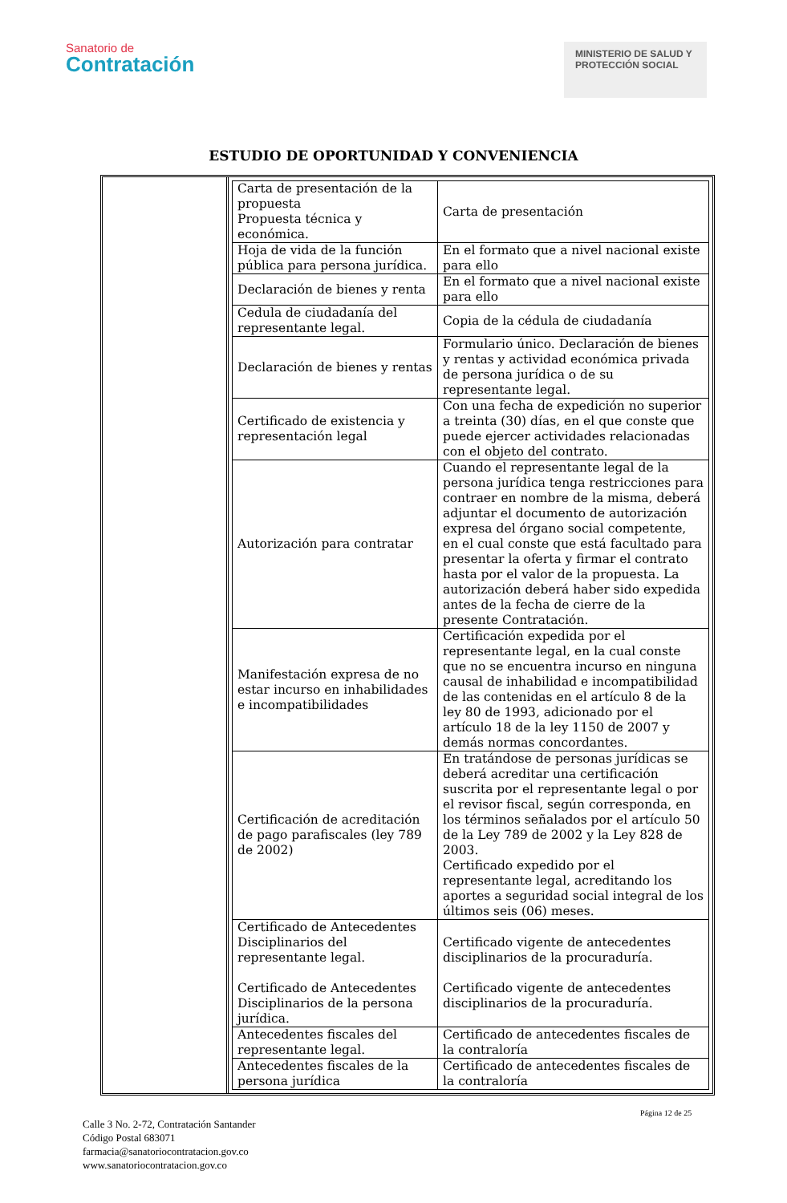Sanatorio de
Contratación
MINISTERIO DE SALUD Y PROTECCIÓN SOCIAL
ESTUDIO DE OPORTUNIDAD Y CONVENIENCIA
| Carta de presentación de la propuesta Propuesta técnica y económica. | Carta de presentación |
| Hoja de vida de la función pública para persona jurídica. | En el formato que a nivel nacional existe para ello |
| Declaración de bienes y renta | En el formato que a nivel nacional existe para ello |
| Cedula de ciudadanía del representante legal. | Copia de la cédula de ciudadanía |
| Declaración de bienes y rentas | Formulario único. Declaración de bienes y rentas y actividad económica privada de persona jurídica o de su representante legal. |
| Certificado de existencia y representación legal | Con una fecha de expedición no superior a treinta (30) días, en el que conste que puede ejercer actividades relacionadas con el objeto del contrato. |
| Autorización para contratar | Cuando el representante legal de la persona jurídica tenga restricciones para contraer en nombre de la misma, deberá adjuntar el documento de autorización expresa del órgano social competente, en el cual conste que está facultado para presentar la oferta y firmar el contrato hasta por el valor de la propuesta. La autorización deberá haber sido expedida antes de la fecha de cierre de la presente Contratación. |
| Manifestación expresa de no estar incurso en inhabilidades e incompatibilidades | Certificación expedida por el representante legal, en la cual conste que no se encuentra incurso en ninguna causal de inhabilidad e incompatibilidad de las contenidas en el artículo 8 de la ley 80 de 1993, adicionado por el artículo 18 de la ley 1150 de 2007 y demás normas concordantes. |
| Certificación de acreditación de pago parafiscales (ley 789 de 2002) | En tratándose de personas jurídicas se deberá acreditar una certificación suscrita por el representante legal o por el revisor fiscal, según corresponda, en los términos señalados por el artículo 50 de la Ley 789 de 2002 y la Ley 828 de 2003. Certificado expedido por el representante legal, acreditando los aportes a seguridad social integral de los últimos seis (06) meses. |
| Certificado de Antecedentes Disciplinarios del representante legal. Certificado de Antecedentes Disciplinarios de la persona jurídica. | Certificado vigente de antecedentes disciplinarios de la procuraduría. Certificado vigente de antecedentes disciplinarios de la procuraduría. |
| Antecedentes fiscales del representante legal. | Certificado de antecedentes fiscales de la contraloría |
| Antecedentes fiscales de la persona jurídica | Certificado de antecedentes fiscales de la contraloría |
Página 12 de 25
Calle 3 No. 2-72, Contratación Santander
Código Postal 683071
farmacia@sanatoriocontratacion.gov.co
www.sanatoriocontratacion.gov.co